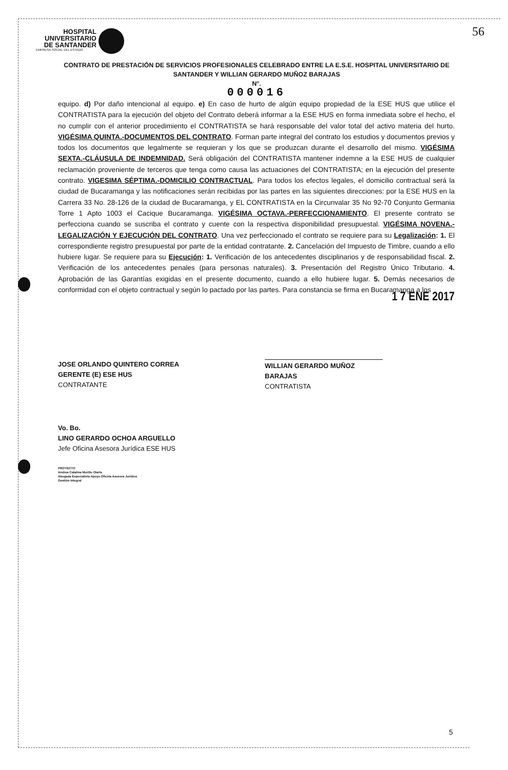HOSPITAL
UNIVERSITARIO
DE SANTANDER
EMPRESA SOCIAL DEL ESTADO
56
CONTRATO DE PRESTACIÓN DE SERVICIOS PROFESIONALES CELEBRADO ENTRE LA E.S.E. HOSPITAL UNIVERSITARIO DE SANTANDER Y WILLIAN GERARDO MUÑOZ BARAJAS
N°.
000016
equipo. d) Por daño intencional al equipo. e) En caso de hurto de algún equipo propiedad de la ESE HUS que utilice el CONTRATISTA para la ejecución del objeto del Contrato deberá informar a la ESE HUS en forma inmediata sobre el hecho, el no cumplir con el anterior procedimiento el CONTRATISTA se hará responsable del valor total del activo materia del hurto. VIGÉSIMA QUINTA.-DOCUMENTOS DEL CONTRATO. Forman parte integral del contrato los estudios y documentos previos y todos los documentos que legalmente se requieran y los que se produzcan durante el desarrollo del mismo. VIGÉSIMA SEXTA.-CLÁUSULA DE INDEMNIDAD. Será obligación del CONTRATISTA mantener indemne a la ESE HUS de cualquier reclamación proveniente de terceros que tenga como causa las actuaciones del CONTRATISTA; en la ejecución del presente contrato. VIGESIMA SÉPTIMA.-DOMICILIO CONTRACTUAL. Para todos los efectos legales, el domicilio contractual será la ciudad de Bucaramanga y las notificaciones serán recibidas por las partes en las siguientes direcciones: por la ESE HUS en la Carrera 33 No. 28-126 de la ciudad de Bucaramanga, y EL CONTRATISTA en la Circunvalar 35 No 92-70 Conjunto Germania Torre 1 Apto 1003 el Cacique Bucaramanga. VIGÉSIMA OCTAVA.-PERFECCIONAMIENTO. El presente contrato se perfecciona cuando se suscriba el contrato y cuente con la respectiva disponibilidad presupuestal. VIGÉSIMA NOVENA.-LEGALIZACIÓN Y EJECUCIÓN DEL CONTRATO. Una vez perfeccionado el contrato se requiere para su Legalización: 1. El correspondiente registro presupuestal por parte de la entidad contratante. 2. Cancelación del Impuesto de Timbre, cuando a ello hubiere lugar. Se requiere para su Ejecución: 1. Verificación de los antecedentes disciplinarios y de responsabilidad fiscal. 2. Verificación de los antecedentes penales (para personas naturales). 3. Presentación del Registro Único Tributario. 4. Aprobación de las Garantías exigidas en el presente documento, cuando a ello hubiere lugar. 5. Demás necesarios de conformidad con el objeto contractual y según lo pactado por las partes. Para constancia se firma en Bucaramanga a los 1 7 ENE 2017
JOSE ORLANDO QUINTERO CORREA
GERENTE (E) ESE HUS
CONTRATANTE
WILLIAN GERARDO MUÑOZ BARAJAS
CONTRATISTA
Vo. Bo.
LINO GERARDO OCHOA ARGUELLO
Jefe Oficina Asesora Jurídica ESE HUS
PROYECTO
Andrea Catalina Murillo Olarte
Abogada Especialista Apoyo Oficina Asesora Jurídica
Gestión Integral
5